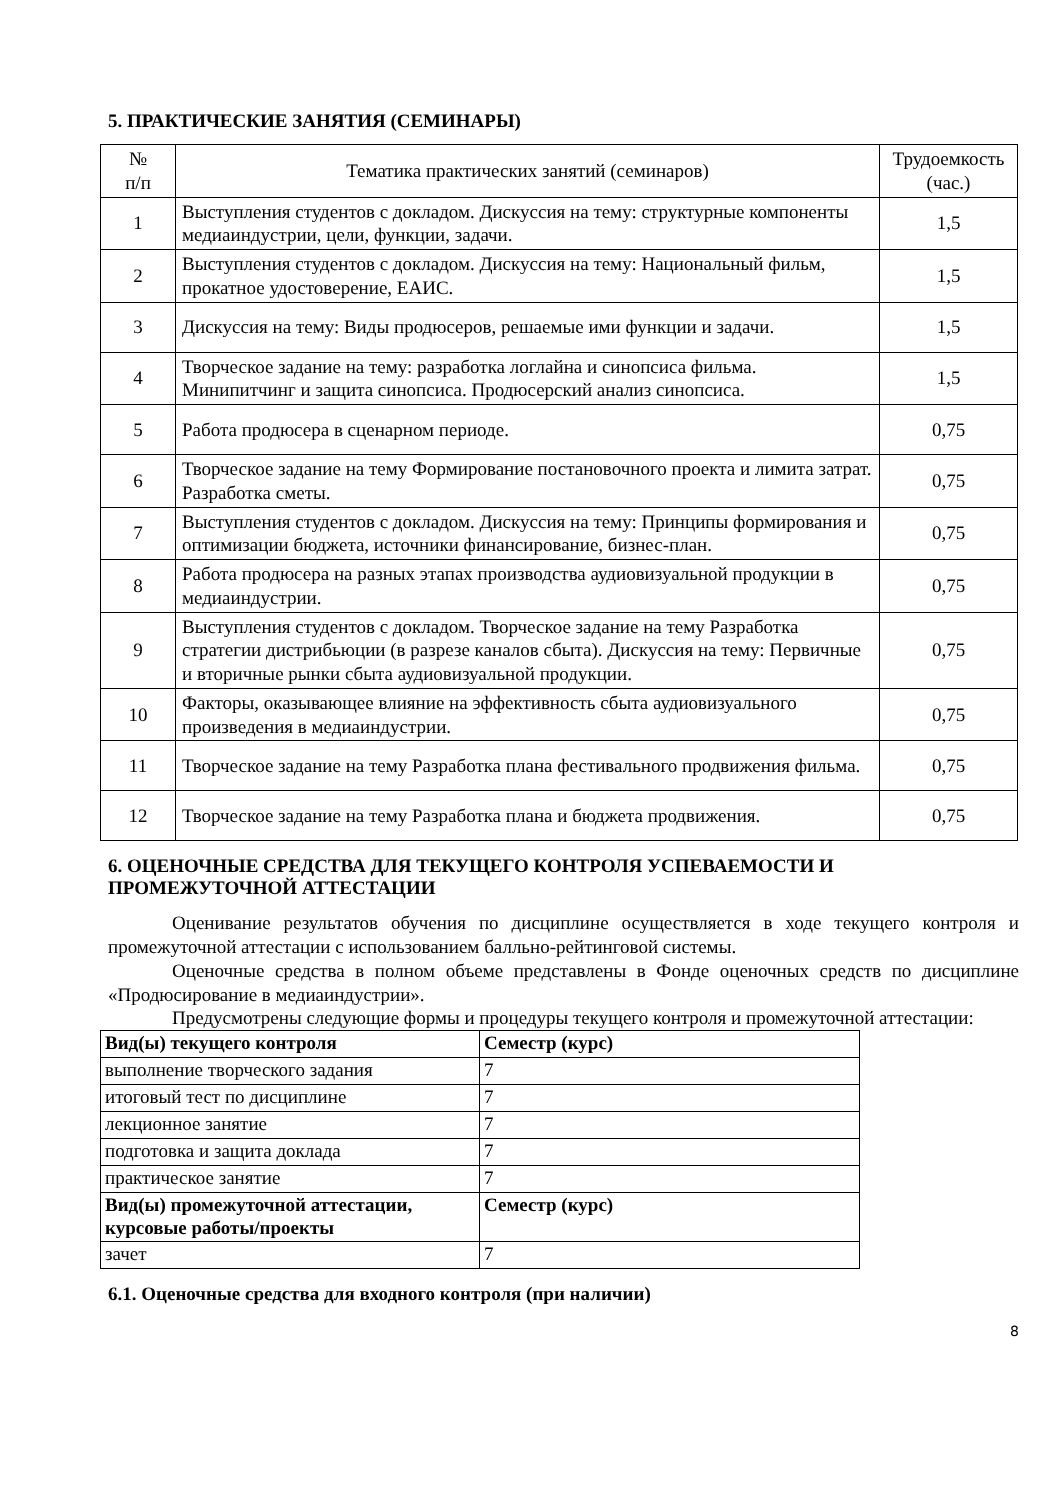5. ПРАКТИЧЕСКИЕ ЗАНЯТИЯ (СЕМИНАРЫ)
| № п/п | Тематика практических занятий (семинаров) | Трудоемкость (час.) |
| --- | --- | --- |
| 1 | Выступления студентов с докладом. Дискуссия на тему: структурные компоненты медиаиндустрии, цели, функции, задачи. | 1,5 |
| 2 | Выступления студентов с докладом. Дискуссия на тему: Национальный фильм, прокатное удостоверение, ЕАИС. | 1,5 |
| 3 | Дискуссия на тему: Виды продюсеров, решаемые ими функции и задачи. | 1,5 |
| 4 | Творческое задание на тему: разработка логлайна и синопсиса фильма. Минипитчинг и защита синопсиса. Продюсерский анализ синопсиса. | 1,5 |
| 5 | Работа продюсера в сценарном периоде. | 0,75 |
| 6 | Творческое задание на тему Формирование постановочного проекта и лимита затрат. Разработка сметы. | 0,75 |
| 7 | Выступления студентов с докладом. Дискуссия на тему: Принципы формирования и оптимизации бюджета, источники финансирование, бизнес-план. | 0,75 |
| 8 | Работа продюсера на разных этапах производства аудиовизуальной продукции в медиаиндустрии. | 0,75 |
| 9 | Выступления студентов с докладом. Творческое задание на тему Разработка стратегии дистрибьюции (в разрезе каналов сбыта). Дискуссия на тему: Первичные и вторичные рынки сбыта аудиовизуальной продукции. | 0,75 |
| 10 | Факторы, оказывающее влияние на эффективность сбыта аудиовизуального произведения в медиаиндустрии. | 0,75 |
| 11 | Творческое задание на тему Разработка плана фестивального продвижения фильма. | 0,75 |
| 12 | Творческое задание на тему Разработка плана и бюджета продвижения. | 0,75 |
6. ОЦЕНОЧНЫЕ СРЕДСТВА ДЛЯ ТЕКУЩЕГО КОНТРОЛЯ УСПЕВАЕМОСТИ И ПРОМЕЖУТОЧНОЙ АТТЕСТАЦИИ
Оценивание результатов обучения по дисциплине осуществляется в ходе текущего контроля и промежуточной аттестации с использованием балльно-рейтинговой системы.
Оценочные средства в полном объеме представлены в Фонде оценочных средств по дисциплине «Продюсирование в медиаиндустрии».
Предусмотрены следующие формы и процедуры текущего контроля и промежуточной аттестации:
| Вид(ы) текущего контроля | Семестр (курс) |
| --- | --- |
| выполнение творческого задания | 7 |
| итоговый тест по дисциплине | 7 |
| лекционное занятие | 7 |
| подготовка и защита доклада | 7 |
| практическое занятие | 7 |
| Вид(ы) промежуточной аттестации, курсовые работы/проекты | Семестр (курс) |
| зачет | 7 |
6.1. Оценочные средства для входного контроля (при наличии)
8